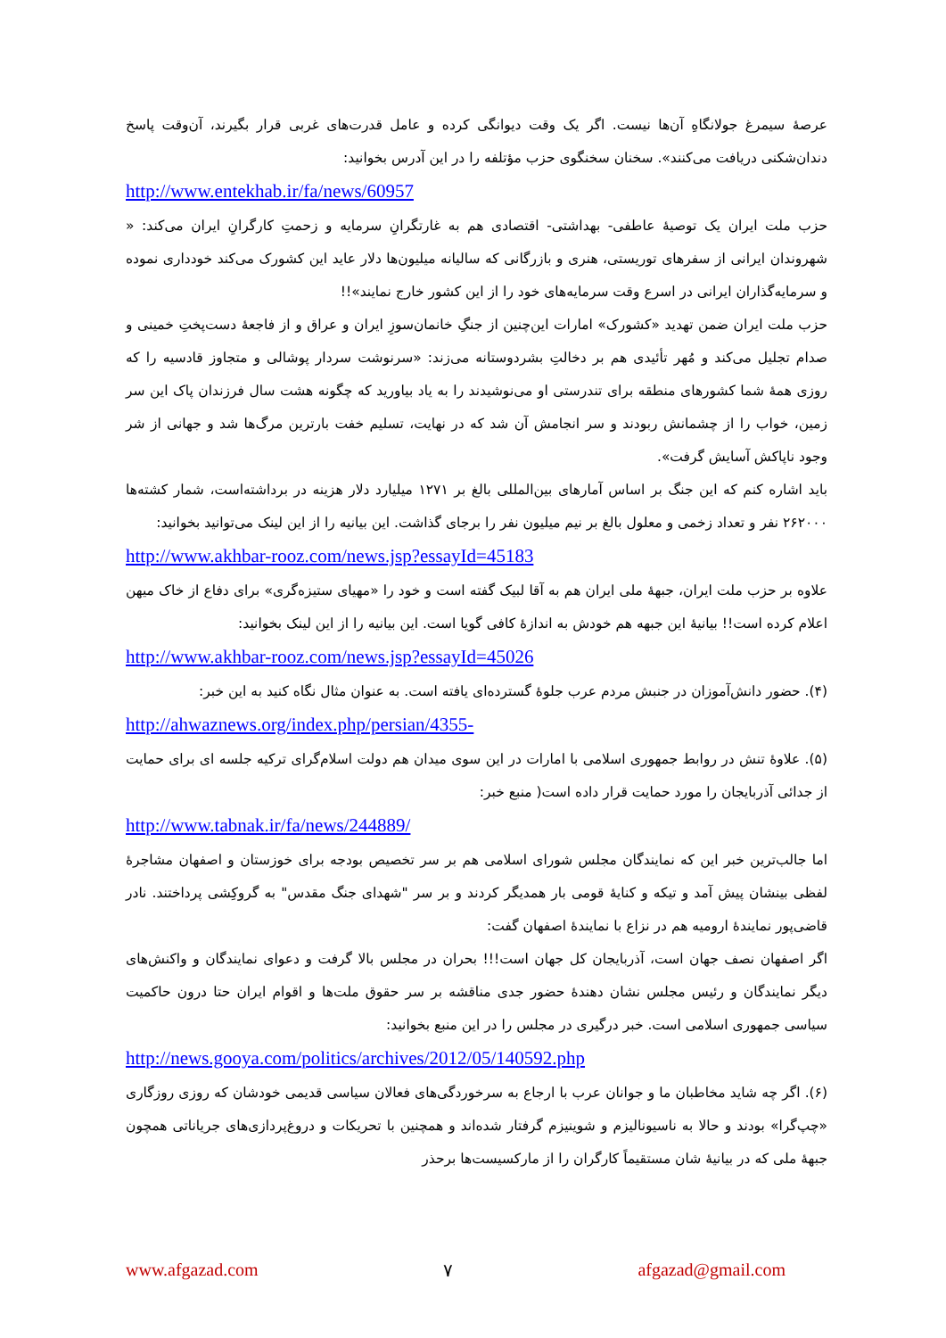عرصهٔ سیمرغ جولانگاهِ آن‌ها نیست. اگر یک وقت دیوانگی کرده و عامل قدرت‌های غربی قرار بگیرند، آن‌وقت پاسخ دندان‌شکنی دریافت می‌کنند». سخنان سخنگوی حزب مؤتلفه را در این آدرس بخوانید:
http://www.entekhab.ir/fa/news/60957
حزب ملت ایران یک توصیهٔ عاطفی- بهداشتی- اقتصادی هم به غارتگرانِ سرمایه و زحمتِ کارگرانِ ایران می‌کند: « شهروندان ایرانی از سفرهای توریستی، هنری و بازرگانی که سالیانه میلیون‌ها دلار عاید این کشورک می‌کند خودداری نموده و سرمایه‌گذاران ایرانی در اسرع وقت سرمایه‌های خود را از این کشور خارج نمایند»!!
حزب ملت ایران ضمن تهدید «کشورک» امارات این‌چنین از جنگِ خانمان‌سوزِ ایران و عراق و از فاجعهٔ دست‌پختِ خمینی و صدام تجلیل می‌کند و مُهر تأئیدی هم بر دخالتِ بشردوستانه می‌زند: «سرنوشت سردار پوشالی و متجاوز قادسیه را که روزی همهٔ شما کشورهای منطقه برای تندرستی او می‌نوشیدند را به یاد بیاورید که چگونه هشت سال فرزندان پاک این سر زمین، خواب را از چشمانش ربودند و سر انجامش آن شد که در نهایت، تسلیم خفت بارترین مرگ‌ها شد و جهانی از شر وجود ناپاکش آسایش گرفت».
باید اشاره کنم که این جنگ بر اساس آمارهای بین‌المللی بالغ بر ۱۲۷۱ میلیارد دلار هزینه در برداشته‌است، شمار کشته‌ها ۲۶۲۰۰۰ نفر و تعداد زخمی و معلول بالغ بر نیم میلیون نفر را برجای گذاشت. این بیانیه را از این لینک می‌توانید بخوانید:
http://www.akhbar-rooz.com/news.jsp?essayId=45183
علاوه بر حزب ملت ایران، جبههٔ ملی ایران هم به آقا لبیک گفته است و خود را «مهیای ستیزه‌گری» برای دفاع از خاک میهن اعلام کرده است!! بیانیهٔ این جبهه هم خودش به اندازهٔ کافی گویا است. این بیانیه را از این لینک بخوانید:
http://www.akhbar-rooz.com/news.jsp?essayId=45026
(۴). حضور دانش‌آموزان در جنبش مردم عرب جلوهٔ گسترده‌ای یافته است. به عنوان مثال نگاه کنید به این خبر:
http://ahwaznews.org/index.php/persian/4355-
(۵). علاوهٔ تنش در روابط جمهوری اسلامی با امارات در این سوی میدان هم دولت اسلام‌گرای ترکیه جلسه ای برای حمایت از جدائی آذربایجان را مورد حمایت قرار داده است( منبع خبر:
http://www.tabnak.ir/fa/news/244889/
اما جالب‌ترین خبر این که نمایندگان مجلس شورای اسلامی هم بر سر تخصیص بودجه برای خوزستان و اصفهان مشاجرهٔ لفظی بینشان پیش آمد و تیکه و کنایهٔ قومی بار همدیگر کردند و بر سر "شهدای جنگ مقدس" به گروکِشی پرداختند. نادر قاضی‌پور نمایندهٔ ارومیه هم در نزاع با نمایندهٔ اصفهان گفت:
اگر اصفهان نصف جهان است، آذربایجان کل جهان است!!! بحران در مجلس بالا گرفت و دعوای نمایندگان و واکنش‌های دیگر نمایندگان و رئیس مجلس نشان دهندهٔ حضور جدی مناقشه بر سر حقوق ملت‌ها و اقوام ایران حتا درون حاکمیت سیاسی جمهوری اسلامی است. خبر درگیری در مجلس را در این منبع بخوانید:
http://news.gooya.com/politics/archives/2012/05/140592.php
(۶). اگر چه شاید مخاطبان ما و جوانان عرب با ارجاع به سرخوردگی‌های فعالان سیاسی قدیمی خودشان که روزی روزگاری «چپ‌گرا» بودند و حالا به ناسیونالیزم و شوینیزم گرفتار شده‌اند و همچنین با تحریکات و دروغ‌پردازی‌های جریاناتی همچون جبههٔ ملی که در بیانیهٔ شان مستقیماً کارگران را از مارکسیست‌ها برحذر
www.afgazad.com ۷ afgazad@gmail.com